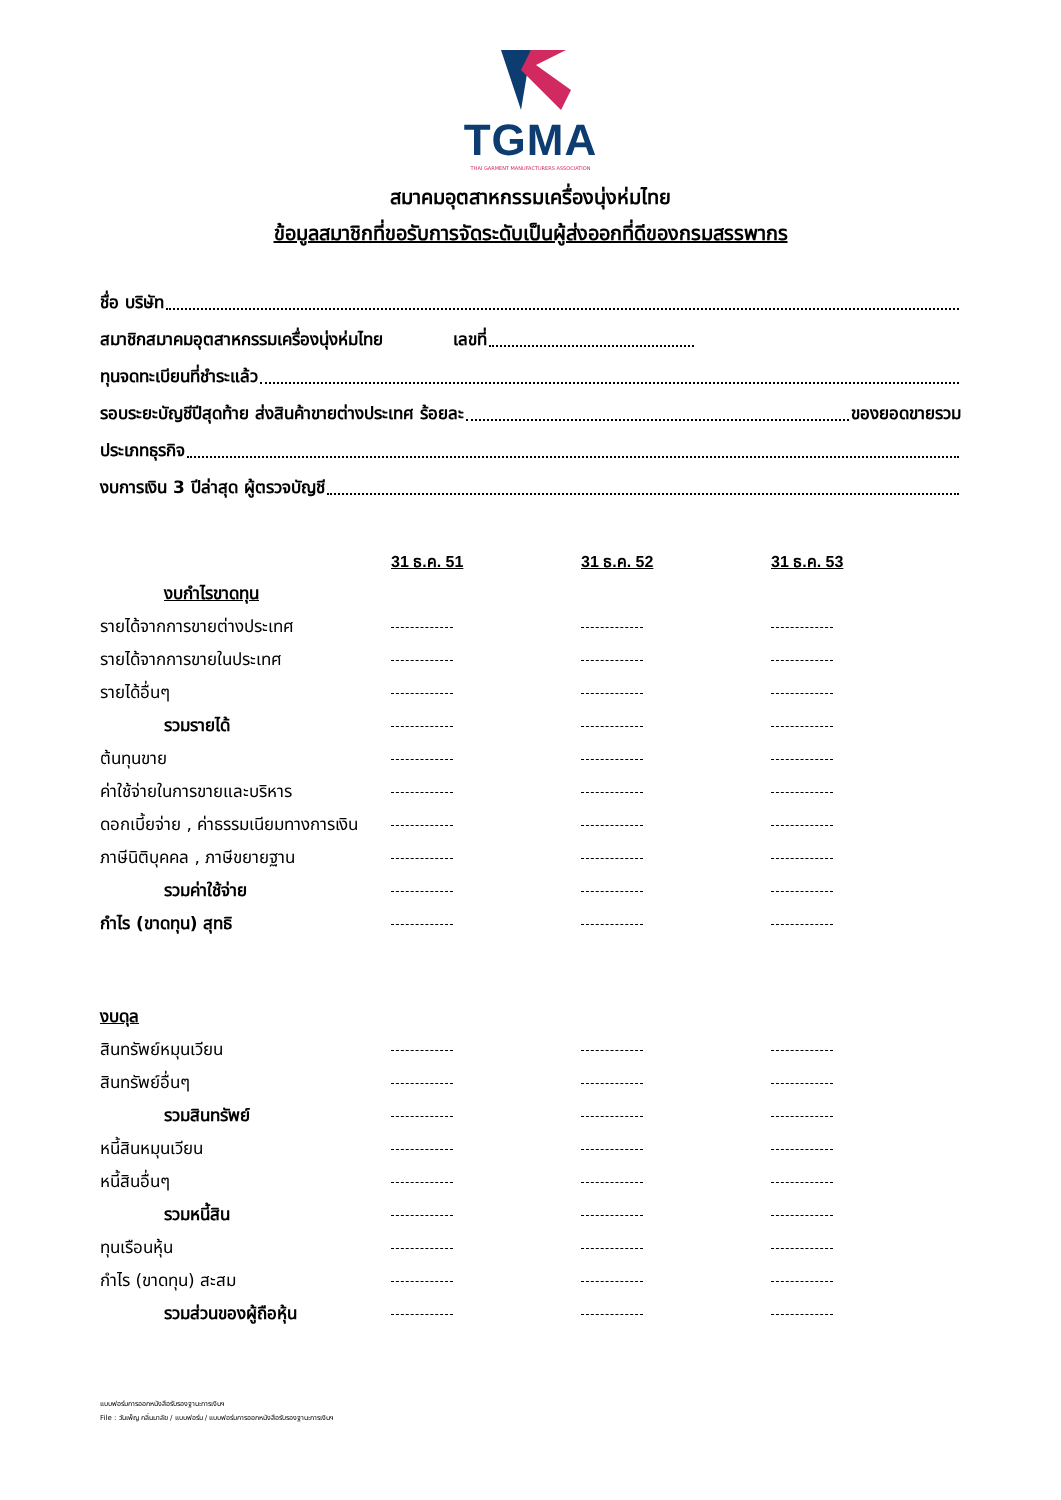TGMA
THAI GARMENT MANUFACTURERS ASSOCIATION
สมาคมอุตสาหกรรมเครื่องนุ่งห่มไทย
ข้อมูลสมาชิกที่ขอรับการจัดระดับเป็นผู้ส่งออกที่ดีของกรมสรรพากร
ชื่อ บริษัท
สมาชิกสมาคมอุตสาหกรรมเครื่องนุ่งห่มไทย เลขที่
ทุนจดทะเบียนที่ชำระแล้ว
รอบระยะบัญชีปีสุดท้าย ส่งสินค้าขายต่างประเทศ ร้อยละ ของยอดขายรวม
ประเภทธุรกิจ
งบการเงิน 3 ปีล่าสุด ผู้ตรวจบัญชี
| | 31 ธ.ค. 51 | 31 ธ.ค. 52 | 31 ธ.ค. 53 |
| งบกำไรขาดทุน | | | |
| รายได้จากการขายต่างประเทศ | | | |
| รายได้จากการขายในประเทศ | | | |
| รายได้อื่นๆ | | | |
| รวมรายได้ | | | |
| ต้นทุนขาย | | | |
| ค่าใช้จ่ายในการขายและบริหาร | | | |
| ดอกเบี้ยจ่าย , ค่าธรรมเนียมทางการเงิน | | | |
| ภาษีนิติบุคคล , ภาษีขยายฐาน | | | |
| รวมค่าใช้จ่าย | | | |
| กำไร (ขาดทุน) สุทธิ | | | |
| งบดุล | | | |
| สินทรัพย์หมุนเวียน | | | |
| สินทรัพย์อื่นๆ | | | |
| รวมสินทรัพย์ | | | |
| หนี้สินหมุนเวียน | | | |
| หนี้สินอื่นๆ | | | |
| รวมหนี้สิน | | | |
| ทุนเรือนหุ้น | | | |
| กำไร (ขาดทุน) สะสม | | | |
| รวมส่วนของผู้ถือหุ้น | | | |
แบบฟอร์มการออกหนังสือรับรองฐานะการเงินฯ
File : วันเพ็ญ กลิ่นมาลัย / แบบฟอร์ม / แบบฟอร์มการออกหนังสือรับรองฐานะการเงินฯ